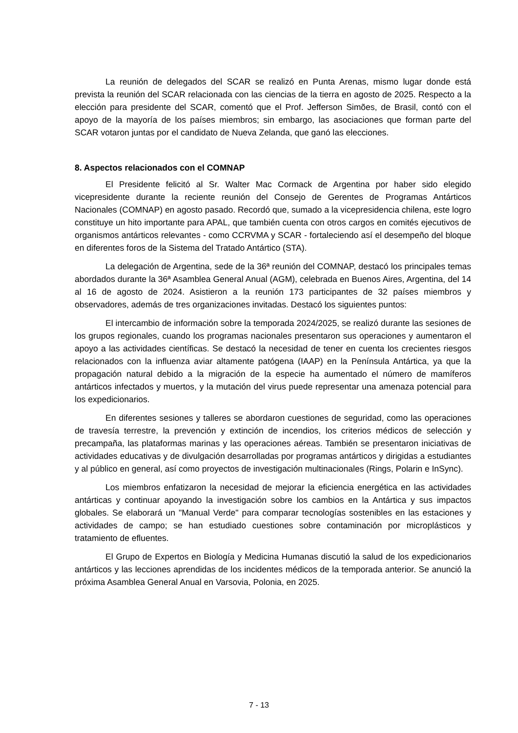La reunión de delegados del SCAR se realizó en Punta Arenas, mismo lugar donde está prevista la reunión del SCAR relacionada con las ciencias de la tierra en agosto de 2025. Respecto a la elección para presidente del SCAR, comentó que el Prof. Jefferson Simões, de Brasil, contó con el apoyo de la mayoría de los países miembros; sin embargo, las asociaciones que forman parte del SCAR votaron juntas por el candidato de Nueva Zelanda, que ganó las elecciones.
8. Aspectos relacionados con el COMNAP
El Presidente felicitó al Sr. Walter Mac Cormack de Argentina por haber sido elegido vicepresidente durante la reciente reunión del Consejo de Gerentes de Programas Antárticos Nacionales (COMNAP) en agosto pasado. Recordó que, sumado a la vicepresidencia chilena, este logro constituye un hito importante para APAL, que también cuenta con otros cargos en comités ejecutivos de organismos antárticos relevantes - como CCRVMA y SCAR - fortaleciendo así el desempeño del bloque en diferentes foros de la Sistema del Tratado Antártico (STA).
La delegación de Argentina, sede de la 36ª reunión del COMNAP, destacó los principales temas abordados durante la 36ª Asamblea General Anual (AGM), celebrada en Buenos Aires, Argentina, del 14 al 16 de agosto de 2024. Asistieron a la reunión 173 participantes de 32 países miembros y observadores, además de tres organizaciones invitadas. Destacó los siguientes puntos:
El intercambio de información sobre la temporada 2024/2025, se realizó durante las sesiones de los grupos regionales, cuando los programas nacionales presentaron sus operaciones y aumentaron el apoyo a las actividades científicas. Se destacó la necesidad de tener en cuenta los crecientes riesgos relacionados con la influenza aviar altamente patógena (IAAP) en la Península Antártica, ya que la propagación natural debido a la migración de la especie ha aumentado el número de mamíferos antárticos infectados y muertos, y la mutación del virus puede representar una amenaza potencial para los expedicionarios.
En diferentes sesiones y talleres se abordaron cuestiones de seguridad, como las operaciones de travesía terrestre, la prevención y extinción de incendios, los criterios médicos de selección y precampaña, las plataformas marinas y las operaciones aéreas. También se presentaron iniciativas de actividades educativas y de divulgación desarrolladas por programas antárticos y dirigidas a estudiantes y al público en general, así como proyectos de investigación multinacionales (Rings, Polarin e InSync).
Los miembros enfatizaron la necesidad de mejorar la eficiencia energética en las actividades antárticas y continuar apoyando la investigación sobre los cambios en la Antártica y sus impactos globales. Se elaborará un "Manual Verde" para comparar tecnologías sostenibles en las estaciones y actividades de campo; se han estudiado cuestiones sobre contaminación por microplásticos y tratamiento de efluentes.
El Grupo de Expertos en Biología y Medicina Humanas discutió la salud de los expedicionarios antárticos y las lecciones aprendidas de los incidentes médicos de la temporada anterior. Se anunció la próxima Asamblea General Anual en Varsovia, Polonia, en 2025.
7 - 13